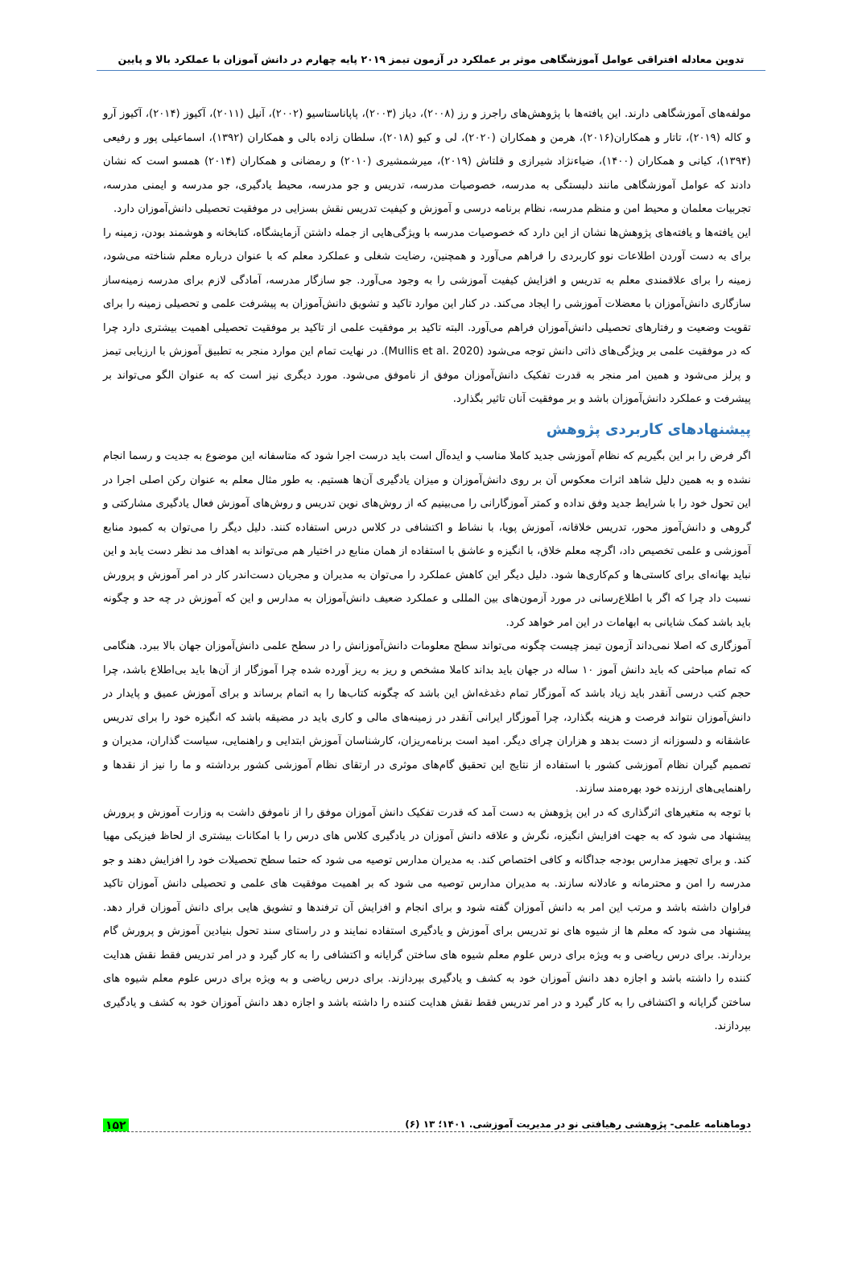تدوین معادله افتراقی عوامل آموزشگاهی موثر بر عملکرد در آزمون تیمز ۲۰۱۹ پایه چهارم در دانش آموزان با عملکرد بالا و پایین
مولفه‌های آموزشگاهی دارند. این یافته‌ها با پژوهش‌های راجرز و رز (۲۰۰۸)، دیاز (۲۰۰۳)، پاپاناستاسیو (۲۰۰۲)، آنیل (۲۰۱۱)، آکیوز (۲۰۱۴)، آکیوز آرو و کاله (۲۰۱۹)، تاتار و همکاران(۲۰۱۶)، هرمن و همکاران (۲۰۲۰)، لی و کیو (۲۰۱۸)، سلطان زاده بالی و همکاران (۱۳۹۲)، اسماعیلی پور و رفیعی (۱۳۹۴)، کیانی و همکاران (۱۴۰۰)، ضیاءنژاد شیرازی و قلتاش (۲۰۱۹)، میرشمشیری (۲۰۱۰) و رمضانی و همکاران (۲۰۱۴) همسو است که نشان دادند که عوامل آموزشگاهی مانند دلبستگی به مدرسه، خصوصیات مدرسه، تدریس و جو مدرسه، محیط یادگیری، جو مدرسه و ایمنی مدرسه، تجربیات معلمان و محیط امن و منظم مدرسه، نظام برنامه درسی و آموزش و کیفیت تدریس نقش بسزایی در موفقیت تحصیلی دانش‌آموزان دارد.
این یافته‌ها و یافته‌های پژوهش‌ها نشان از این دارد که خصوصیات مدرسه با ویژگی‌هایی از جمله داشتن آزمایشگاه، کتابخانه و هوشمند بودن، زمینه را برای به دست آوردن اطلاعات نوو کاربردی را فراهم می‌آورد و همچنین، رضایت شغلی و عملکرد معلم که با عنوان درباره معلم شناخته می‌شود، زمینه را برای علاقمندی معلم به تدریس و افزایش کیفیت آموزشی را به وجود می‌آورد. جو سازگار مدرسه، آمادگی لازم برای مدرسه زمینه‌ساز سازگاری دانش‌آموزان با معضلات آموزشی را ایجاد می‌کند. در کنار این موارد تاکید و تشویق دانش‌آموزان به پیشرفت علمی و تحصیلی زمینه را برای تقویت وضعیت و رفتارهای تحصیلی دانش‌آموزان فراهم می‌آورد. البته تاکید بر موفقیت علمی از تاکید بر موفقیت تحصیلی اهمیت بیشتری دارد چرا که در موفقیت علمی بر ویژگی‌های ذاتی دانش توجه می‌شود (Mullis et al. 2020). در نهایت تمام این موارد منجر به تطبیق آموزش با ارزیابی تیمز و پرلز می‌شود و همین امر منجر به قدرت تفکیک دانش‌آموزان موفق از ناموفق می‌شود. مورد دیگری نیز است که به عنوان الگو می‌تواند بر پیشرفت و عملکرد دانش‌آموزان باشد و بر موفقیت آنان تاثیر بگذارد.
پیشنهادهای کاربردی پژوهش
اگر فرض را بر این بگیریم که نظام آموزشی جدید کاملا مناسب و ایده‌آل است باید درست اجرا شود که متاسفانه این موضوع به جدیت و رسما انجام نشده و به همین دلیل شاهد اثرات معکوس آن بر روی دانش‌آموزان و میزان یادگیری آن‌ها هستیم. به طور مثال معلم به عنوان رکن اصلی اجرا در این تحول خود را با شرایط جدید وفق نداده و کمتر آموزگارانی را می‌بینیم که از روش‌های نوین تدریس و روش‌های آموزش فعال یادگیری مشارکتی و گروهی و دانش‌آموز محور، تدریس خلاقانه، آموزش پویا، با نشاط و اکتشافی در کلاس درس استفاده کنند. دلیل دیگر را می‌توان به کمبود منابع آموزشی و علمی تخصیص داد، اگرچه معلم خلاق، با انگیزه و عاشق با استفاده از همان منابع در اختیار هم می‌تواند به اهداف مد نظر دست یابد و این نباید بهانه‌ای برای کاستی‌ها و کم‌کاری‌ها شود. دلیل دیگر این کاهش عملکرد را می‌توان به مدیران و مجریان دست‌اندر کار در امر آموزش و پرورش نسبت داد چرا که اگر با اطلاع‌رسانی در مورد آزمون‌های بین المللی و عملکرد ضعیف دانش‌آموزان به مدارس و این که آموزش در چه حد و چگونه باید باشد کمک شایانی به ابهامات در این امر خواهد کرد.
آموزگاری که اصلا نمی‌داند آزمون تیمز چیست چگونه می‌تواند سطح معلومات دانش‌آموزانش را در سطح علمی دانش‌آموزان جهان بالا ببرد. هنگامی که تمام مباحثی که باید دانش آموز ۱۰ ساله در جهان باید بداند کاملا مشخص و ریز به ریز آورده شده چرا آموزگار از آن‌ها باید بی‌اطلاع باشد، چرا حجم کتب درسی آنقدر باید زیاد باشد که آموزگار تمام دغدغه‌اش این باشد که چگونه کتاب‌ها را به اتمام برساند و برای آموزش عمیق و پایدار در دانش‌آموزان نتواند فرصت و هزینه بگذارد، چرا آموزگار ایرانی آنقدر در زمینه‌های مالی و کاری باید در مضیقه باشد که انگیزه خود را برای تدریس عاشقانه و دلسوزانه از دست بدهد و هزاران چرای دیگر. امید است برنامه‌ریزان، کارشناسان آموزش ابتدایی و راهنمایی، سیاست گذاران، مدیران و تصمیم گیران نظام آموزشی کشور با استفاده از نتایج این تحقیق گام‌های موثری در ارتقای نظام آموزشی کشور برداشته و ما را نیز از نقدها و راهنمایی‌های ارزنده خود بهره‌مند سازند.
با توجه به متغیرهای اثرگذاری که در این پژوهش به دست آمد که قدرت تفکیک دانش آموزان موفق را از ناموفق داشت به وزارت آموزش و پرورش پیشنهاد می شود که به جهت افزایش انگیزه، نگرش و علاقه دانش آموزان در یادگیری کلاس های درس را با امکانات بیشتری از لحاظ فیزیکی مهیا کند. و برای تجهیز مدارس بودجه جداگانه و کافی اختصاص کند. به مدیران مدارس توصیه می شود که حتما سطح تحصیلات خود را افزایش دهند و جو مدرسه را امن و محترمانه و عادلانه سازند. به مدیران مدارس توصیه می شود که بر اهمیت موفقیت های علمی و تحصیلی دانش آموزان تاکید فراوان داشته باشد و مرتب این امر به دانش آموزان گفته شود و برای انجام و افزایش آن ترفندها و تشویق هایی برای دانش آموزان قرار دهد. پیشنهاد می شود که معلم ها از شیوه های نو تدریس برای آموزش و یادگیری استفاده نمایند و در راستای سند تحول بنیادین آموزش و پرورش گام بردارند. برای درس ریاضی و به ویژه برای درس علوم معلم شیوه های ساختن گرایانه و اکتشافی را به کار گیرد و در امر تدریس فقط نقش هدایت کننده را داشته باشد و اجازه دهد دانش آموزان خود به کشف و یادگیری بپردازند. برای درس ریاضی و به ویژه برای درس علوم معلم شیوه های ساختن گرایانه و اکتشافی را به کار گیرد و در امر تدریس فقط نقش هدایت کننده را داشته باشد و اجازه دهد دانش آموزان خود به کشف و یادگیری بپردازند.
دوماهنامه علمی- پژوهشی رهیافتی نو در مدیریت آموزشی. ۱۴۰۱؛ ۱۳ (۶) ۱۵۲